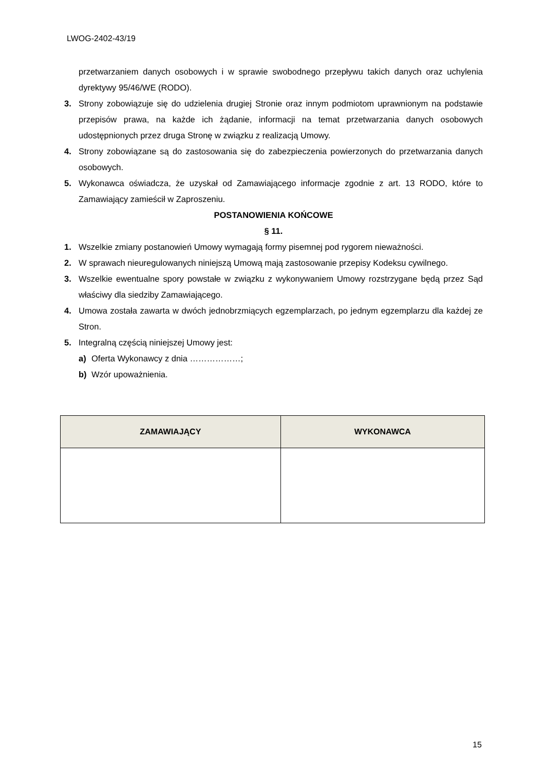LWOG-2402-43/19
przetwarzaniem danych osobowych i w sprawie swobodnego przepływu takich danych oraz uchylenia dyrektywy 95/46/WE (RODO).
3. Strony zobowiązuje się do udzielenia drugiej Stronie oraz innym podmiotom uprawnionym na podstawie przepisów prawa, na każde ich żądanie, informacji na temat przetwarzania danych osobowych udostępnionych przez druga Stronę w związku z realizacją Umowy.
4. Strony zobowiązane są do zastosowania się do zabezpieczenia powierzonych do przetwarzania danych osobowych.
5. Wykonawca oświadcza, że uzyskał od Zamawiającego informacje zgodnie z art. 13 RODO, które to Zamawiający zamieścił w Zaproszeniu.
POSTANOWIENIA KOŃCOWE
§ 11.
1. Wszelkie zmiany postanowień Umowy wymagają formy pisemnej pod rygorem nieważności.
2. W sprawach nieuregulowanych niniejszą Umową mają zastosowanie przepisy Kodeksu cywilnego.
3. Wszelkie ewentualne spory powstałe w związku z wykonywaniem Umowy rozstrzygane będą przez Sąd właściwy dla siedziby Zamawiającego.
4. Umowa została zawarta w dwóch jednobrzmiących egzemplarzach, po jednym egzemplarzu dla każdej ze Stron.
5. Integralną częścią niniejszej Umowy jest:
a) Oferta Wykonawcy z dnia ………………;
b) Wzór upoważnienia.
| ZAMAWIAJĄCY | WYKONAWCA |
| --- | --- |
15